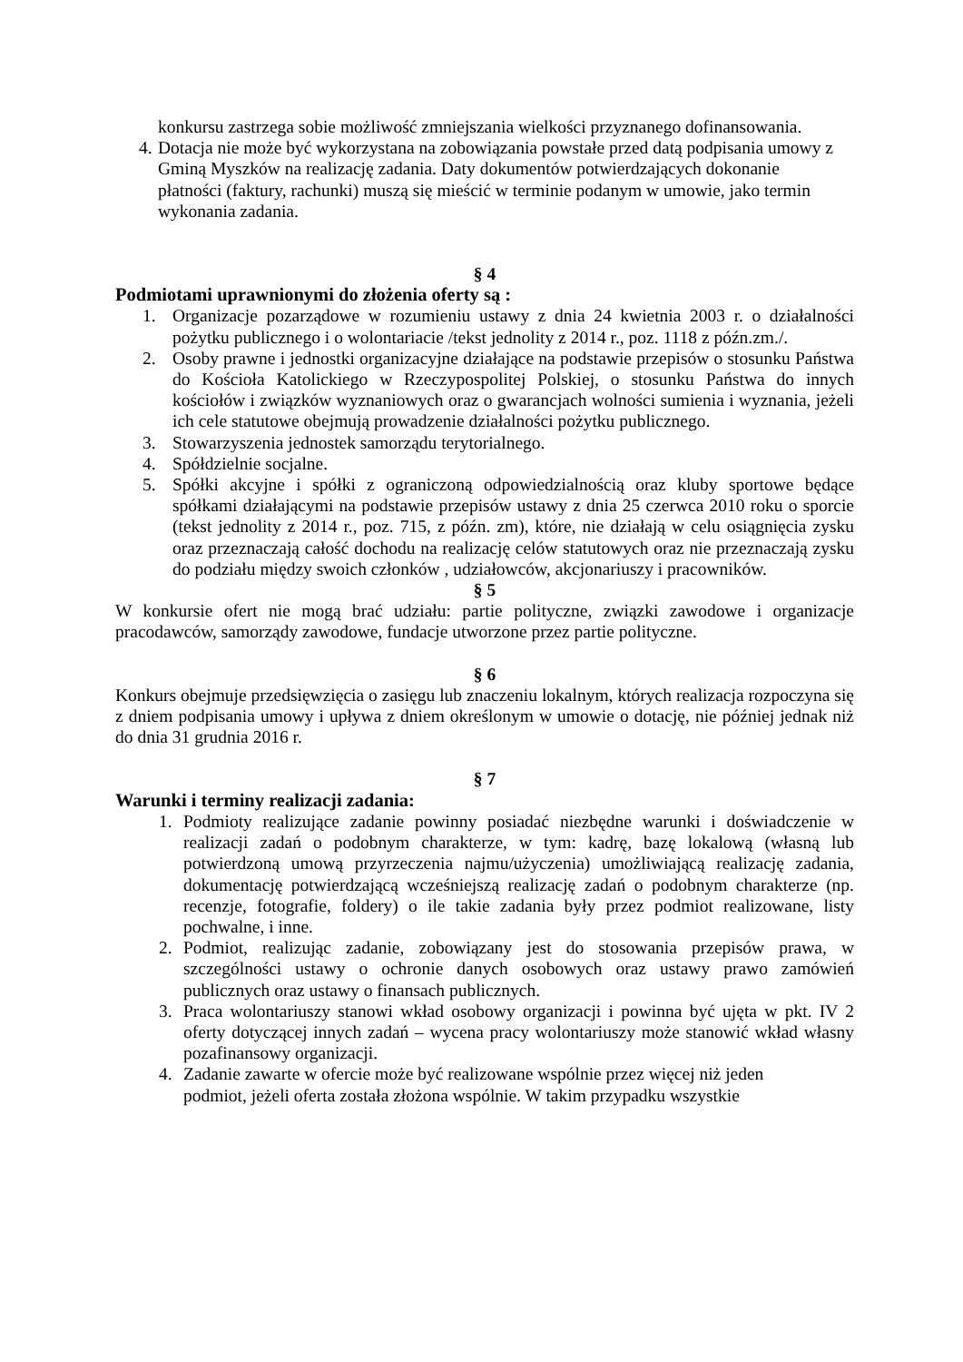konkursu zastrzega sobie możliwość zmniejszania wielkości przyznanego dofinansowania.
4. Dotacja nie może być wykorzystana na zobowiązania powstałe przed datą podpisania umowy z Gminą Myszków na realizację zadania. Daty dokumentów potwierdzających dokonanie płatności (faktury, rachunki) muszą się mieścić w terminie podanym w umowie, jako termin wykonania zadania.
§ 4
Podmiotami uprawnionymi do złożenia oferty są :
1. Organizacje pozarządowe w rozumieniu ustawy z dnia 24 kwietnia 2003 r. o działalności pożytku publicznego i o wolontariacie /tekst jednolity z 2014 r., poz. 1118 z późn.zm./.
2. Osoby prawne i jednostki organizacyjne działające na podstawie przepisów o stosunku Państwa do Kościoła Katolickiego w Rzeczypospolitej Polskiej, o stosunku Państwa do innych kościołów i związków wyznaniowych oraz o gwarancjach wolności sumienia i wyznania, jeżeli ich cele statutowe obejmują prowadzenie działalności pożytku publicznego.
3. Stowarzyszenia jednostek samorządu terytorialnego.
4. Spółdzielnie socjalne.
5. Spółki akcyjne i spółki z ograniczoną odpowiedzialnością oraz kluby sportowe będące spółkami działającymi na podstawie przepisów ustawy z dnia 25 czerwca 2010 roku o sporcie (tekst jednolity z 2014 r., poz. 715, z późn. zm), które, nie działają w celu osiągnięcia zysku oraz przeznaczają całość dochodu na realizację celów statutowych oraz nie przeznaczają zysku do podziału między swoich członków , udziałowców, akcjonariuszy i pracowników.
§ 5
W konkursie ofert nie mogą brać udziału: partie polityczne, związki zawodowe i organizacje pracodawców, samorządy zawodowe, fundacje utworzone przez partie polityczne.
§ 6
Konkurs obejmuje przedsięwzięcia o zasięgu lub znaczeniu lokalnym, których realizacja rozpoczyna się z dniem podpisania umowy i upływa z dniem określonym w umowie o dotację, nie później jednak niż do dnia 31 grudnia 2016 r.
§ 7
Warunki i terminy realizacji zadania:
1. Podmioty realizujące zadanie powinny posiadać niezbędne warunki i doświadczenie w realizacji zadań o podobnym charakterze, w tym: kadrę, bazę lokalową (własną lub potwierdzoną umową przyrzeczenia najmu/użyczenia) umożliwiającą realizację zadania, dokumentację potwierdzającą wcześniejszą realizację zadań o podobnym charakterze (np. recenzje, fotografie, foldery) o ile takie zadania były przez podmiot realizowane, listy pochwalne, i inne.
2. Podmiot, realizując zadanie, zobowiązany jest do stosowania przepisów prawa, w szczególności ustawy o ochronie danych osobowych oraz ustawy prawo zamówień publicznych oraz ustawy o finansach publicznych.
3. Praca wolontariuszy stanowi wkład osobowy organizacji i powinna być ujęta w pkt. IV 2 oferty dotyczącej innych zadań – wycena pracy wolontariuszy może stanowić wkład własny pozafinansowy organizacji.
4. Zadanie zawarte w ofercie może być realizowane wspólnie przez więcej niż jeden podmiot, jeżeli oferta została złożona wspólnie. W takim przypadku wszystkie